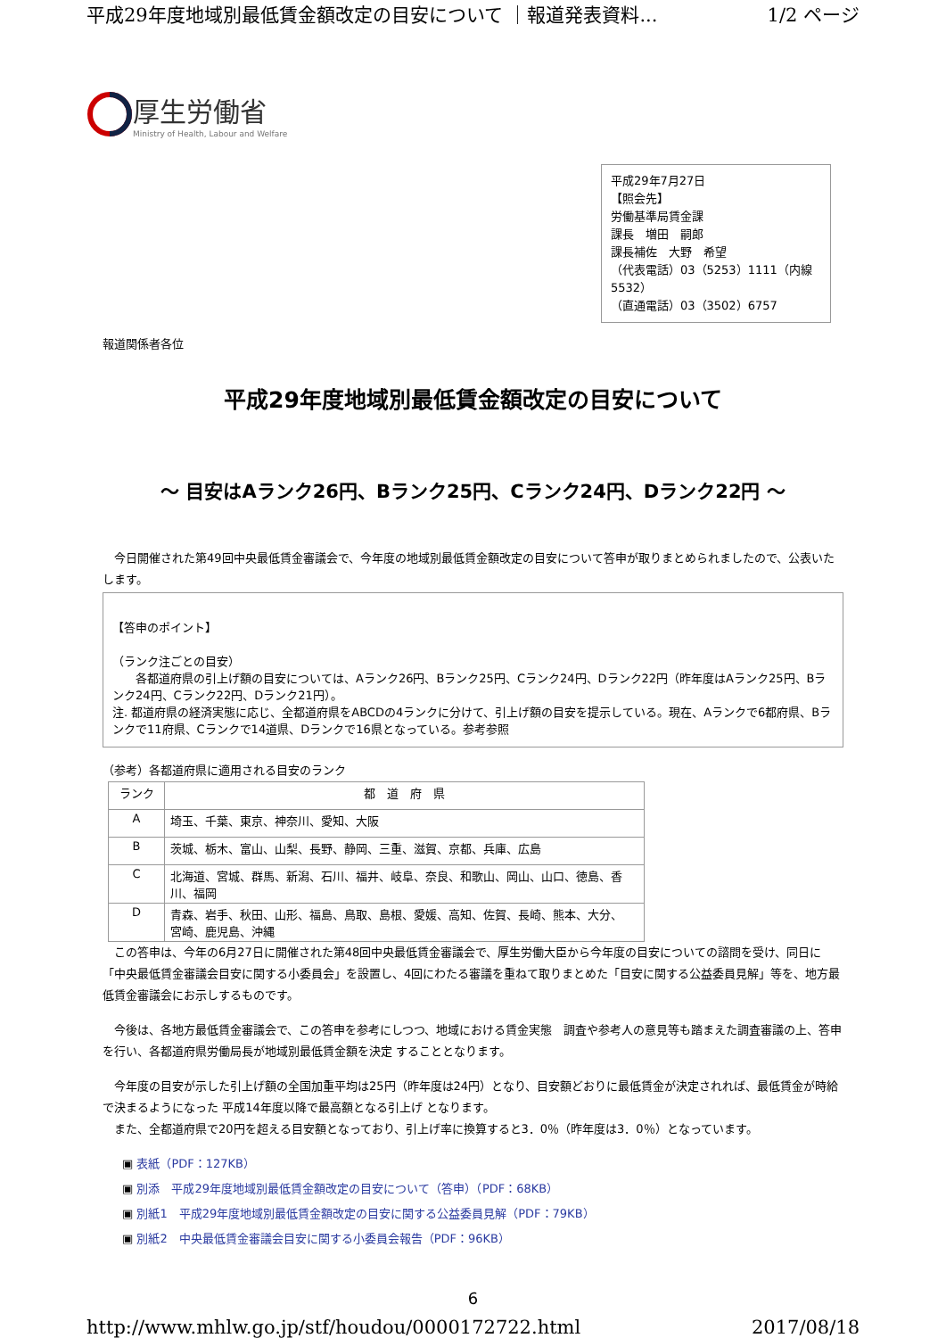平成29年度地域別最低賃金額改定の目安について ｜報道発表資料... 1/2 ページ
厚生労働省
Ministry of Health, Labour and Welfare
平成29年7月27日
【照会先】
労働基準局賃金課
課長　増田　嗣郎
課長補佐　大野　希望
（代表電話）03（5253）1111（内線5532）
（直通電話）03（3502）6757
報道関係者各位
平成29年度地域別最低賃金額改定の目安について
～ 目安はAランク26円、Bランク25円、Cランク24円、Dランク22円 ～
　今日開催された第49回中央最低賃金審議会で、今年度の地域別最低賃金額改定の目安について答申が取りまとめられましたので、公表いたします。
【答申のポイント】
（ランク注ごとの目安）
　　各都道府県の引上げ額の目安については、Aランク26円、Bランク25円、Cランク24円、Dランク22円（昨年度はAランク25円、Bランク24円、Cランク22円、Dランク21円）。
注. 都道府県の経済実態に応じ、全都道府県をABCDの4ランクに分けて、引上げ額の目安を提示している。現在、Aランクで6都府県、Bランクで11府県、Cランクで14道県、Dランクで16県となっている。参考参照
（参考）各都道府県に適用される目安のランク
| ランク | 都 道 府 県 |
| --- | --- |
| A | 埼玉、千葉、東京、神奈川、愛知、大阪 |
| B | 茨城、栃木、富山、山梨、長野、静岡、三重、滋賀、京都、兵庫、広島 |
| C | 北海道、宮城、群馬、新潟、石川、福井、岐阜、奈良、和歌山、岡山、山口、徳島、香川、福岡 |
| D | 青森、岩手、秋田、山形、福島、鳥取、島根、愛媛、高知、佐賀、長崎、熊本、大分、 宮崎、鹿児島、沖縄 |
　この答申は、今年の6月27日に開催された第48回中央最低賃金審議会で、厚生労働大臣から今年度の目安についての諮問を受け、同日に「中央最低賃金審議会目安に関する小委員会」を設置し、4回にわたる審議を重ねて取りまとめた「目安に関する公益委員見解」等を、地方最低賃金審議会にお示しするものです。
　今後は、各地方最低賃金審議会で、この答申を参考にしつつ、地域における賃金実態　調査や参考人の意見等も踏まえた調査審議の上、答申を行い、各都道府県労働局長が地域別最低賃金額を決定 することとなります。
　今年度の目安が示した引上げ額の全国加重平均は25円（昨年度は24円）となり、目安額どおりに最低賃金が決定されれば、最低賃金が時給で決まるようになった 平成14年度以降で最高額となる引上げ となります。
　また、全都道府県で20円を超える目安額となっており、引上げ率に換算すると3．0％（昨年度は3．0％）となっています。
▣ 表紙（PDF：127KB）
▣ 別添　平成29年度地域別最低賃金額改定の目安について（答申）（PDF：68KB）
▣ 別紙1　平成29年度地域別最低賃金額改定の目安に関する公益委員見解（PDF：79KB）
▣ 別紙2　中央最低賃金審議会目安に関する小委員会報告（PDF：96KB）
6
http://www.mhlw.go.jp/stf/houdou/0000172722.html 2017/08/18